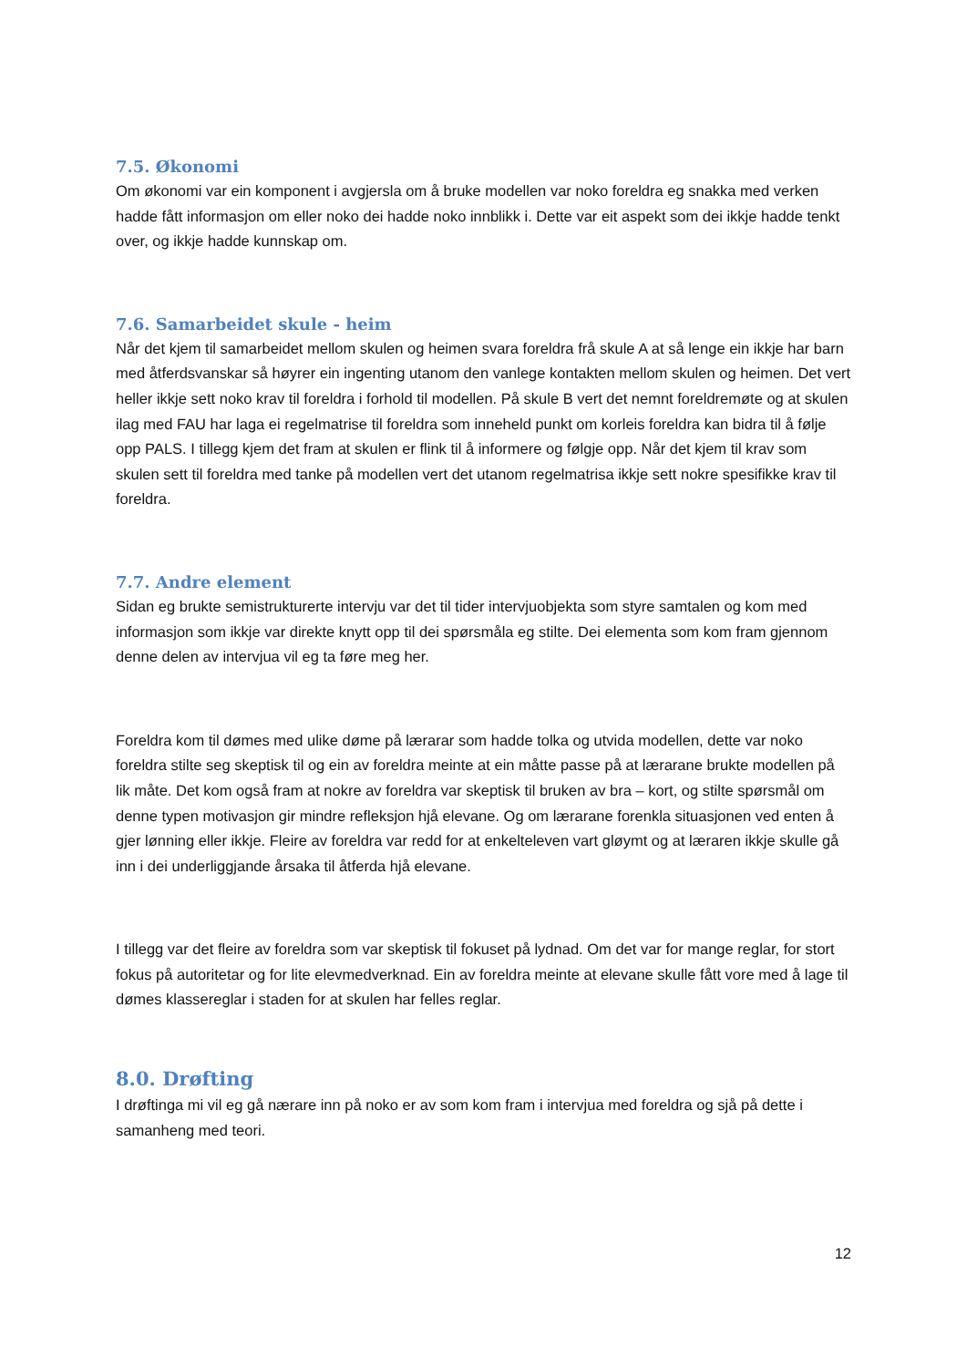7.5. Økonomi
Om økonomi var ein komponent i avgjersla om å bruke modellen var noko foreldra eg snakka med verken hadde fått informasjon om eller noko dei hadde noko innblikk i. Dette var eit aspekt som dei ikkje hadde tenkt over, og ikkje hadde kunnskap om.
7.6. Samarbeidet skule - heim
Når det kjem til samarbeidet mellom skulen og heimen svara foreldra frå skule A at så lenge ein ikkje har barn med åtferdsvanskar så høyrer ein ingenting utanom den vanlege kontakten mellom skulen og heimen. Det vert heller ikkje sett noko krav til foreldra i forhold til modellen. På skule B vert det nemnt foreldremøte og at skulen ilag med FAU har laga ei regelmatrise til foreldra som inneheld punkt om korleis foreldra kan bidra til å følje opp PALS. I tillegg kjem det fram at skulen er flink til å informere og følgje opp. Når det kjem til krav som skulen sett til foreldra med tanke på modellen vert det utanom regelmatrisa ikkje sett nokre spesifikke krav til foreldra.
7.7. Andre element
Sidan eg brukte semistrukturerte intervju var det til tider intervjuobjekta som styre samtalen og kom med informasjon som ikkje var direkte knytt opp til dei spørsmåla eg stilte. Dei elementa som kom fram gjennom denne delen av intervjua vil eg ta føre meg her.
Foreldra kom til dømes med ulike døme på lærarar som hadde tolka og utvida modellen, dette var noko foreldra stilte seg skeptisk til og ein av foreldra meinte at ein måtte passe på at lærarane brukte modellen på lik måte. Det kom også fram at nokre av foreldra var skeptisk til bruken av bra – kort, og stilte spørsmål om denne typen motivasjon gir mindre refleksjon hjå elevane. Og om lærarane forenkla situasjonen ved enten å gjer lønning eller ikkje. Fleire av foreldra var redd for at enkelteleven vart gløymt og at læraren ikkje skulle gå inn i dei underliggjande årsaka til åtferda hjå elevane.
I tillegg var det fleire av foreldra som var skeptisk til fokuset på lydnad. Om det var for mange reglar, for stort fokus på autoritetar og for lite elevmedverknad. Ein av foreldra meinte at elevane skulle fått vore med å lage til dømes klassereglar i staden for at skulen har felles reglar.
8.0. Drøfting
I drøftinga mi vil eg gå nærare inn på noko er av som kom fram i intervjua med foreldra og sjå på dette i samanheng med teori.
12